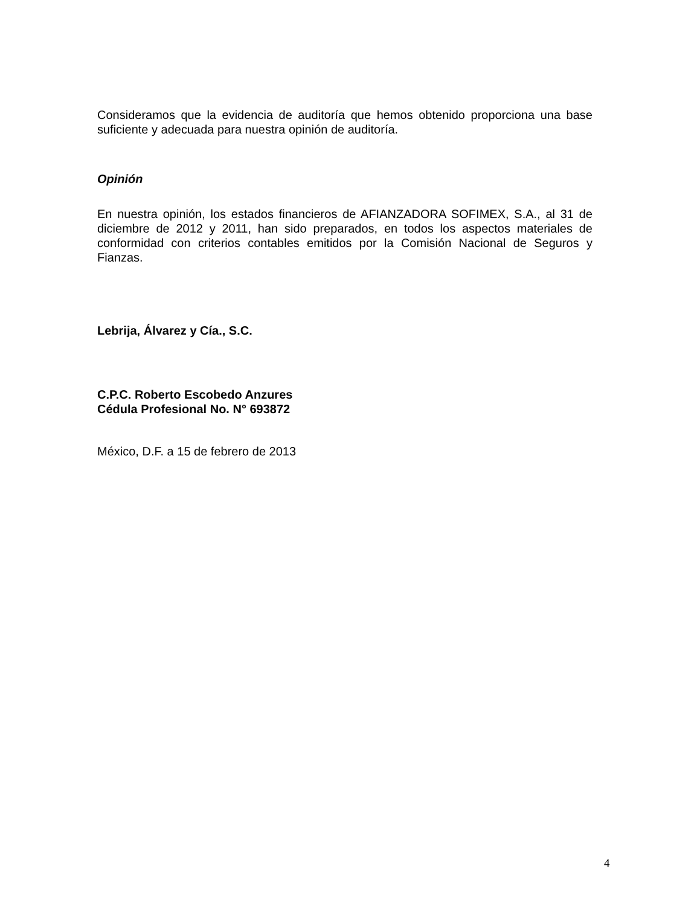Consideramos que la evidencia de auditoría que hemos obtenido proporciona una base suficiente y adecuada para nuestra opinión de auditoría.
Opinión
En nuestra opinión, los estados financieros de AFIANZADORA SOFIMEX, S.A., al 31 de diciembre de 2012 y 2011, han sido preparados, en todos los aspectos materiales de conformidad con criterios contables emitidos por la Comisión Nacional de Seguros y Fianzas.
Lebrija, Álvarez y Cía., S.C.
C.P.C. Roberto Escobedo Anzures
Cédula Profesional No. N° 693872
México, D.F. a 15 de febrero de 2013
4